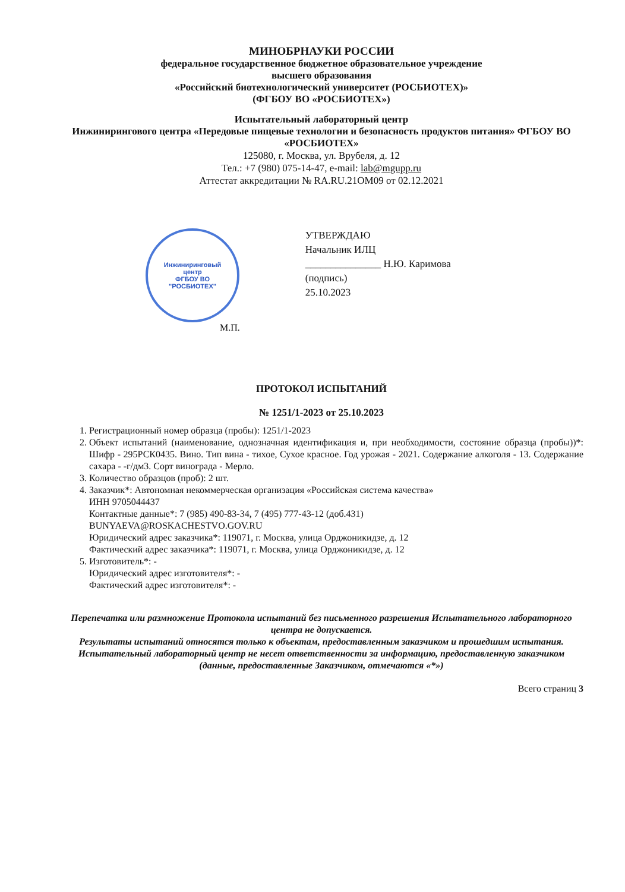МИНОБРНАУКИ РОССИИ
федеральное государственное бюджетное образовательное учреждение
высшего образования
«Российский биотехнологический университет (РОСБИОТЕХ)»
(ФГБОУ ВО «РОСБИОТЕХ»)
Испытательный лабораторный центр
Инжинирингового центра «Передовые пищевые технологии и безопасность продуктов питания» ФГБОУ ВО «РОСБИОТЕХ»
125080, г. Москва, ул. Врубеля, д. 12
Тел.: +7 (980) 075-14-47, e-mail: lab@mgupp.ru
Аттестат аккредитации № RA.RU.21OM09 от 02.12.2021
Инжиниринговый
центр
ФГБОУ ВО
"РОСБИОТЕХ"
М.П.
УТВЕРЖДАЮ
Начальник ИЛЦ
_______________ Н.Ю. Каримова
(подпись)
25.10.2023
ПРОТОКОЛ ИСПЫТАНИЙ
№ 1251/1-2023 от 25.10.2023
1. Регистрационный номер образца (пробы): 1251/1-2023
2. Объект испытаний (наименование, однозначная идентификация и, при необходимости, состояние образца (пробы))*: Шифр - 295РСК0435. Вино. Тип вина - тихое, Сухое красное. Год урожая - 2021. Содержание алкоголя - 13. Содержание сахара - -г/дм3. Сорт винограда - Мерло.
3. Количество образцов (проб): 2 шт.
4. Заказчик*: Автономная некоммерческая организация «Российская система качества»
ИНН 9705044437
Контактные данные*: 7 (985) 490-83-34, 7 (495) 777-43-12 (доб.431)
BUNYAEVA@ROSKACHESTVO.GOV.RU
Юридический адрес заказчика*: 119071, г. Москва, улица Орджоникидзе, д. 12
Фактический адрес заказчика*: 119071, г. Москва, улица Орджоникидзе, д. 12
5. Изготовитель*: -
Юридический адрес изготовителя*: -
Фактический адрес изготовителя*: -
Перепечатка или размножение Протокола испытаний без письменного разрешения Испытательного лабораторного центра не допускается.
Результаты испытаний относятся только к объектам, предоставленным заказчиком и прошедшим испытания.
Испытательный лабораторный центр не несет ответственности за информацию, предоставленную заказчиком (данные, предоставленные Заказчиком, отмечаются «*»)
Всего страниц 3